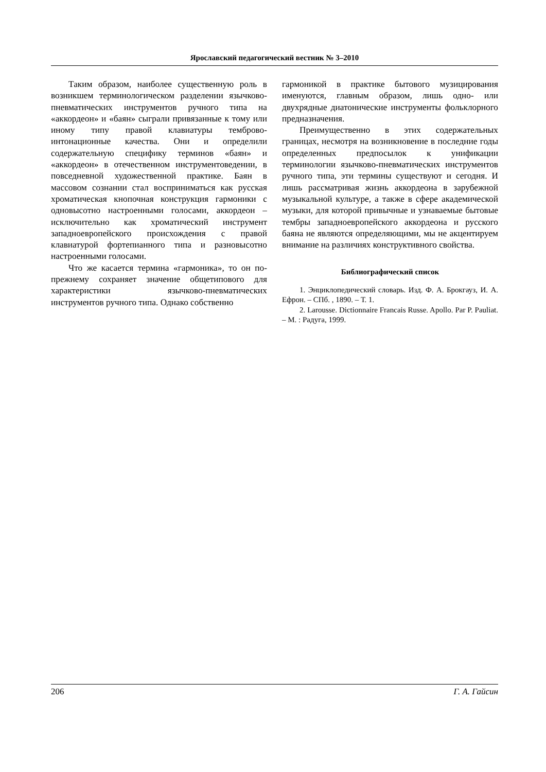Ярославский педагогический вестник № 3–2010
Таким образом, наиболее существенную роль в возникшем терминологическом разделении язычково-пневматических инструментов ручного типа на «аккордеон» и «баян» сыграли привязанные к тому или иному типу правой клавиатуры темброво-интонационные качества. Они и определили содержательную специфику терминов «баян» и «аккордеон» в отечественном инструментоведении, в повседневной художественной практике. Баян в массовом сознании стал восприниматься как русская хроматическая кнопочная конструкция гармоники с одновысотно настроенными голосами, аккордеон – исключительно как хроматический инструмент западноевропейского происхождения с правой клавиатурой фортепианного типа и разновысотно настроенными голосами.
Что же касается термина «гармоника», то он по-прежнему сохраняет значение общетипового для характеристики язычково-пневматических инструментов ручного типа. Однако собственно
гармоникой в практике бытового музицирования именуются, главным образом, лишь одно- или двухрядные диатонические инструменты фольклорного предназначения.
Преимущественно в этих содержательных границах, несмотря на возникновение в последние годы определенных предпосылок к унификации терминологии язычково-пневматических инструментов ручного типа, эти термины существуют и сегодня. И лишь рассматривая жизнь аккордеона в зарубежной музыкальной культуре, а также в сфере академической музыки, для которой привычные и узнаваемые бытовые тембры западноевропейского аккордеона и русского баяна не являются определяющими, мы не акцентируем внимание на различиях конструктивного свойства.
Библиографический список
1. Энциклопедический словарь. Изд. Ф. А. Брокгауз, И. А. Ефрон. – СПб. , 1890. – Т. 1.
2. Larousse. Dictionnaire Francais Russe. Apollo. Par P. Pauliat. – М. : Радуга, 1999.
206 Г. А. Гайсин